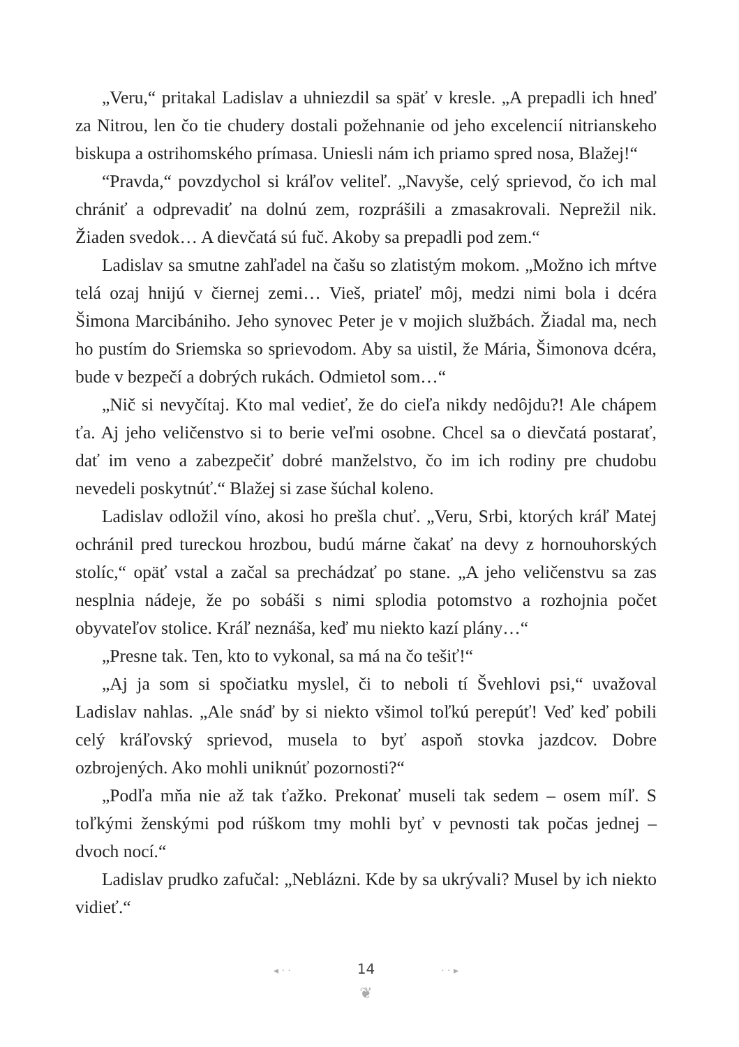„Veru,“ pritakal Ladislav a uhniezdil sa späť v kresle. „A prepadli ich hneď za Nitrou, len čo tie chudery dostali požehnanie od jeho excelencií nitrianskeho biskupa a ostrihomského prímasa. Uniesli nám ich priamo spred nosa, Blažej!“
“Pravda,“ povzdychol si kráľov veliteľ. „Navyše, celý sprievod, čo ich mal chrániť a odprevadiť na dolnú zem, rozprášili a zmasakrovali. Neprežil nik. Žiaden svedok… A dievčatá sú fuč. Akoby sa prepadli pod zem.“
Ladislav sa smutne zahľadel na čašu so zlatistým mokom. „Možno ich mŕtve telá ozaj hnijú v čiernej zemi… Vieš, priateľ môj, medzi nimi bola i dcéra Šimona Marcibániho. Jeho synovec Peter je v mojich službách. Žiadal ma, nech ho pustím do Sriemska so sprievodom. Aby sa uistil, že Mária, Šimonova dcéra, bude v bezpečí a dobrých rukách. Odmietol som…“
„Nič si nevyčítaj. Kto mal vedieť, že do cieľa nikdy nedôjdu?! Ale chápem ťa. Aj jeho veličenstvo si to berie veľmi osobne. Chcel sa o dievčatá postarať, dať im veno a zabezpečiť dobré manželstvo, čo im ich rodiny pre chudobu nevedeli poskytnúť.“ Blažej si zase šúchal koleno.
Ladislav odložil víno, akosi ho prešla chuť. „Veru, Srbi, ktorých kráľ Matej ochránil pred tureckou hrozbou, budú márne čakať na devy z hornouhorských stolíc,“ opäť vstal a začal sa prechádzať po stane. „A jeho veličenstvu sa zas nesplnia nádeje, že po sobáši s nimi splodia potomstvo a rozhojnia počet obyvateľov stolice. Kráľ neznáša, keď mu niekto kazí plány…“
„Presne tak. Ten, kto to vykonal, sa má na čo tešiť!“
„Aj ja som si spočiatku myslel, či to neboli tí Švehlovi psi,“ uvažoval Ladislav nahlas. „Ale snáď by si niekto všimol toľkú perepúť! Veď keď pobili celý kráľovský sprievod, musela to byť aspoň stovka jazdcov. Dobre ozbrojených. Ako mohli uniknúť pozornosti?“
„Podľa mňa nie až tak ťažko. Prekonať museli tak sedem – osem míľ. S toľkými ženskými pod rúškom tmy mohli byť v pevnosti tak počas jednej – dvoch nocí.“
Ladislav prudko zafučal: „Neblázni. Kde by sa ukrývali? Musel by ich niekto vidieť.“
◂ · · 14 · · ▸
❦